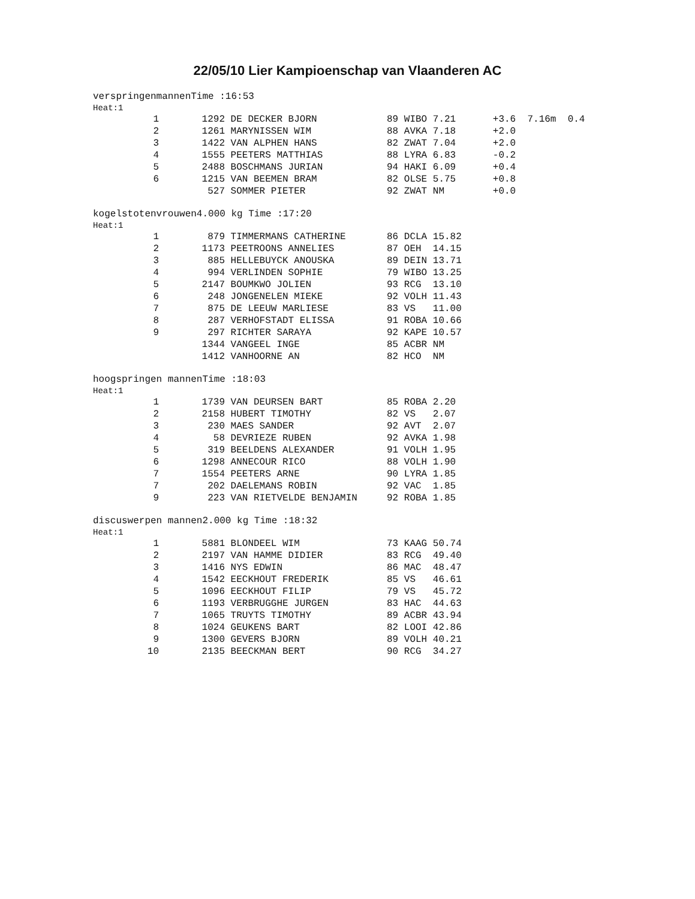22/05/10 Lier Kampioenschap van Vlaanderen AC
verspringenmannenTime :16:53
Heat:1
| 1 | 1292 | DE DECKER BJORN | 89 WIBO 7.21 | +3.6 | 7.16m 0.4 |
| 2 | 1261 | MARYNISSEN WIM | 88 AVKA 7.18 | +2.0 | |
| 3 | 1422 | VAN ALPHEN HANS | 82 ZWAT 7.04 | +2.0 | |
| 4 | 1555 | PEETERS MATTHIAS | 88 LYRA 6.83 | -0.2 | |
| 5 | 2488 | BOSCHMANS JURIAN | 94 HAKI 6.09 | +0.4 | |
| 6 | 1215 | VAN BEEMEN BRAM | 82 OLSE 5.75 | +0.8 | |
| | 527 | SOMMER PIETER | 92 ZWAT NM | +0.0 | |
kogelstotenvrouwen4.000 kg Time :17:20
Heat:1
| 1 | 879 | TIMMERMANS CATHERINE | 86 DCLA 15.82 |
| 2 | 1173 | PEETROONS ANNELIES | 87 OEH 14.15 |
| 3 | 885 | HELLEBUYCK ANOUSKA | 89 DEIN 13.71 |
| 4 | 994 | VERLINDEN SOPHIE | 79 WIBO 13.25 |
| 5 | 2147 | BOUMKWO JOLIEN | 93 RCG 13.10 |
| 6 | 248 | JONGENELEN MIEKE | 92 VOLH 11.43 |
| 7 | 875 | DE LEEUW MARLIESE | 83 VS 11.00 |
| 8 | 287 | VERHOFSTADT ELISSA | 91 ROBA 10.66 |
| 9 | 297 | RICHTER SARAYA | 92 KAPE 10.57 |
| | 1344 | VANGEEL INGE | 85 ACBR NM |
| | 1412 | VANHOORNE AN | 82 HCO NM |
hoogspringen mannenTime :18:03
Heat:1
| 1 | 1739 | VAN DEURSEN BART | 85 ROBA 2.20 |
| 2 | 2158 | HUBERT TIMOTHY | 82 VS 2.07 |
| 3 | 230 | MAES SANDER | 92 AVT 2.07 |
| 4 | 58 | DEVRIEZE RUBEN | 92 AVKA 1.98 |
| 5 | 319 | BEELDENS ALEXANDER | 91 VOLH 1.95 |
| 6 | 1298 | ANNECOUR RICO | 88 VOLH 1.90 |
| 7 | 1554 | PEETERS ARNE | 90 LYRA 1.85 |
| 7 | 202 | DAELEMANS ROBIN | 92 VAC 1.85 |
| 9 | 223 | VAN RIETVELDE BENJAMIN | 92 ROBA 1.85 |
discuswerpen mannen2.000 kg Time :18:32
Heat:1
| 1 | 5881 | BLONDEEL WIM | 73 KAAG 50.74 |
| 2 | 2197 | VAN HAMME DIDIER | 83 RCG 49.40 |
| 3 | 1416 | NYS EDWIN | 86 MAC 48.47 |
| 4 | 1542 | EECKHOUT FREDERIK | 85 VS 46.61 |
| 5 | 1096 | EECKHOUT FILIP | 79 VS 45.72 |
| 6 | 1193 | VERBRUGGHE JURGEN | 83 HAC 44.63 |
| 7 | 1065 | TRUYTS TIMOTHY | 89 ACBR 43.94 |
| 8 | 1024 | GEUKENS BART | 82 LOOI 42.86 |
| 9 | 1300 | GEVERS BJORN | 89 VOLH 40.21 |
| 10 | 2135 | BEECKMAN BERT | 90 RCG 34.27 |